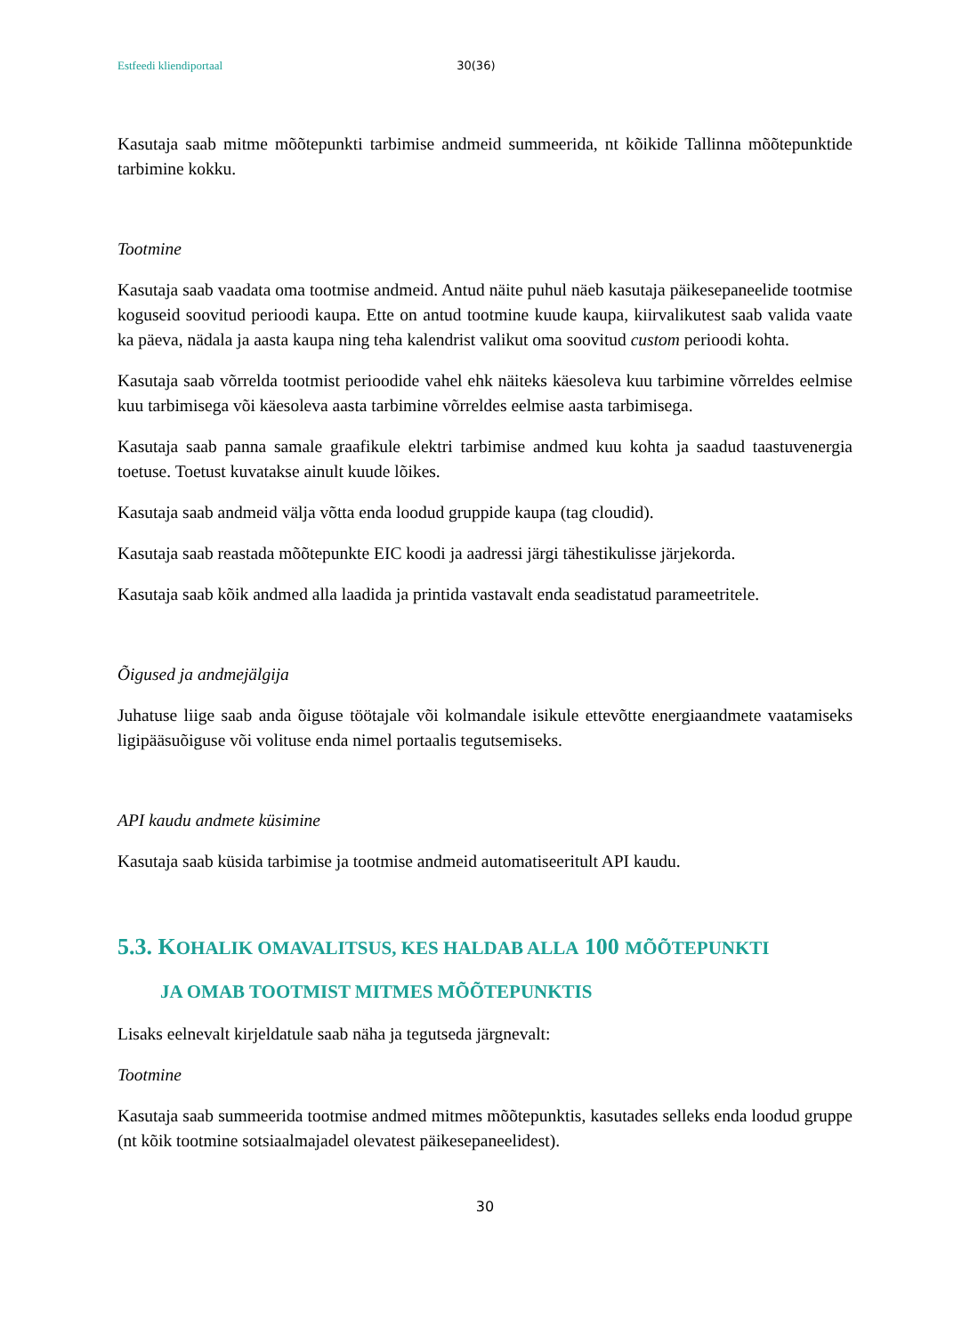Estfeedi kliendiportaal 30(36)
Kasutaja saab mitme mõõtepunkti tarbimise andmeid summeerida, nt kõikide Tallinna mõõtepunktide tarbimine kokku.
Tootmine
Kasutaja saab vaadata oma tootmise andmeid. Antud näite puhul näeb kasutaja päikesepaneelide tootmise koguseid soovitud perioodi kaupa. Ette on antud tootmine kuude kaupa, kiirvalikutest saab valida vaate ka päeva, nädala ja aasta kaupa ning teha kalendrist valikut oma soovitud custom perioodi kohta.
Kasutaja saab võrrelda tootmist perioodide vahel ehk näiteks käesoleva kuu tarbimine võrreldes eelmise kuu tarbimisega või käesoleva aasta tarbimine võrreldes eelmise aasta tarbimisega.
Kasutaja saab panna samale graafikule elektri tarbimise andmed kuu kohta ja saadud taastuvenergia toetuse. Toetust kuvatakse ainult kuude lõikes.
Kasutaja saab andmeid välja võtta enda loodud gruppide kaupa (tag cloudid).
Kasutaja saab reastada mõõtepunkte EIC koodi ja aadressi järgi tähestikulisse järjekorda.
Kasutaja saab kõik andmed alla laadida ja printida vastavalt enda seadistatud parameetritele.
Õigused ja andmejälgija
Juhatuse liige saab anda õiguse töötajale või kolmandale isikule ettevõtte energiaandmete vaatamiseks ligipääsuõiguse või volituse enda nimel portaalis tegutsemiseks.
API kaudu andmete küsimine
Kasutaja saab küsida tarbimise ja tootmise andmeid automatiseeritult API kaudu.
5.3. KOHALIK OMAVALITSUS, KES HALDAB ALLA 100 MÕÕTEPUNKTI
JA OMAB TOOTMIST MITMES MÕÕTEPUNKTIS
Lisaks eelnevalt kirjeldatule saab näha ja tegutseda järgnevalt:
Tootmine
Kasutaja saab summeerida tootmise andmed mitmes mõõtepunktis, kasutades selleks enda loodud gruppe (nt kõik tootmine sotsiaalmajadel olevatest päikesepaneelidest).
30